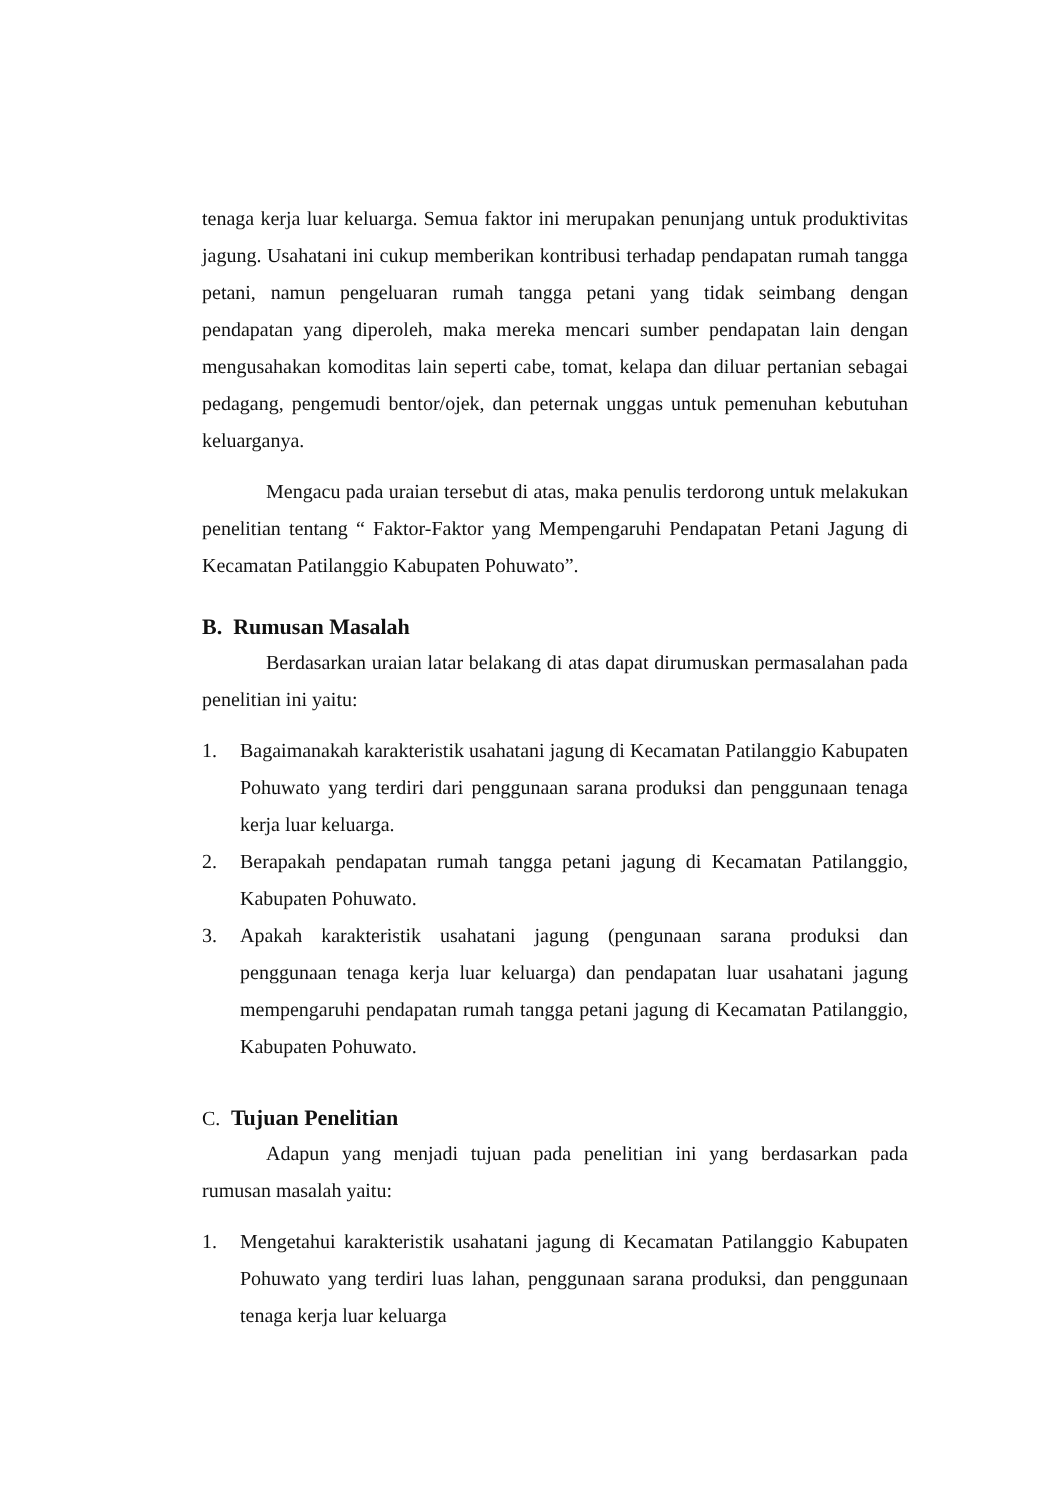tenaga kerja luar keluarga. Semua faktor ini merupakan penunjang untuk produktivitas jagung. Usahatani ini cukup memberikan kontribusi terhadap pendapatan rumah tangga petani, namun pengeluaran rumah tangga petani yang tidak seimbang dengan pendapatan yang diperoleh, maka mereka mencari sumber pendapatan lain dengan mengusahakan komoditas lain seperti cabe, tomat, kelapa dan diluar pertanian sebagai pedagang, pengemudi bentor/ojek, dan peternak unggas untuk pemenuhan kebutuhan keluarganya.
Mengacu pada uraian tersebut di atas, maka penulis terdorong untuk melakukan penelitian tentang “ Faktor-Faktor yang Mempengaruhi Pendapatan Petani Jagung di Kecamatan Patilanggio Kabupaten Pohuwato”.
B. Rumusan Masalah
Berdasarkan uraian latar belakang di atas dapat dirumuskan permasalahan pada penelitian ini yaitu:
1. Bagaimanakah karakteristik usahatani jagung di Kecamatan Patilanggio Kabupaten Pohuwato yang terdiri dari penggunaan sarana produksi dan penggunaan tenaga kerja luar keluarga.
2. Berapakah pendapatan rumah tangga petani jagung di Kecamatan Patilanggio, Kabupaten Pohuwato.
3. Apakah karakteristik usahatani jagung (pengunaan sarana produksi dan penggunaan tenaga kerja luar keluarga) dan pendapatan luar usahatani jagung mempengaruhi pendapatan rumah tangga petani jagung di Kecamatan Patilanggio, Kabupaten Pohuwato.
C. Tujuan Penelitian
Adapun yang menjadi tujuan pada penelitian ini yang berdasarkan pada rumusan masalah yaitu:
1. Mengetahui karakteristik usahatani jagung di Kecamatan Patilanggio Kabupaten Pohuwato yang terdiri luas lahan, penggunaan sarana produksi, dan penggunaan tenaga kerja luar keluarga